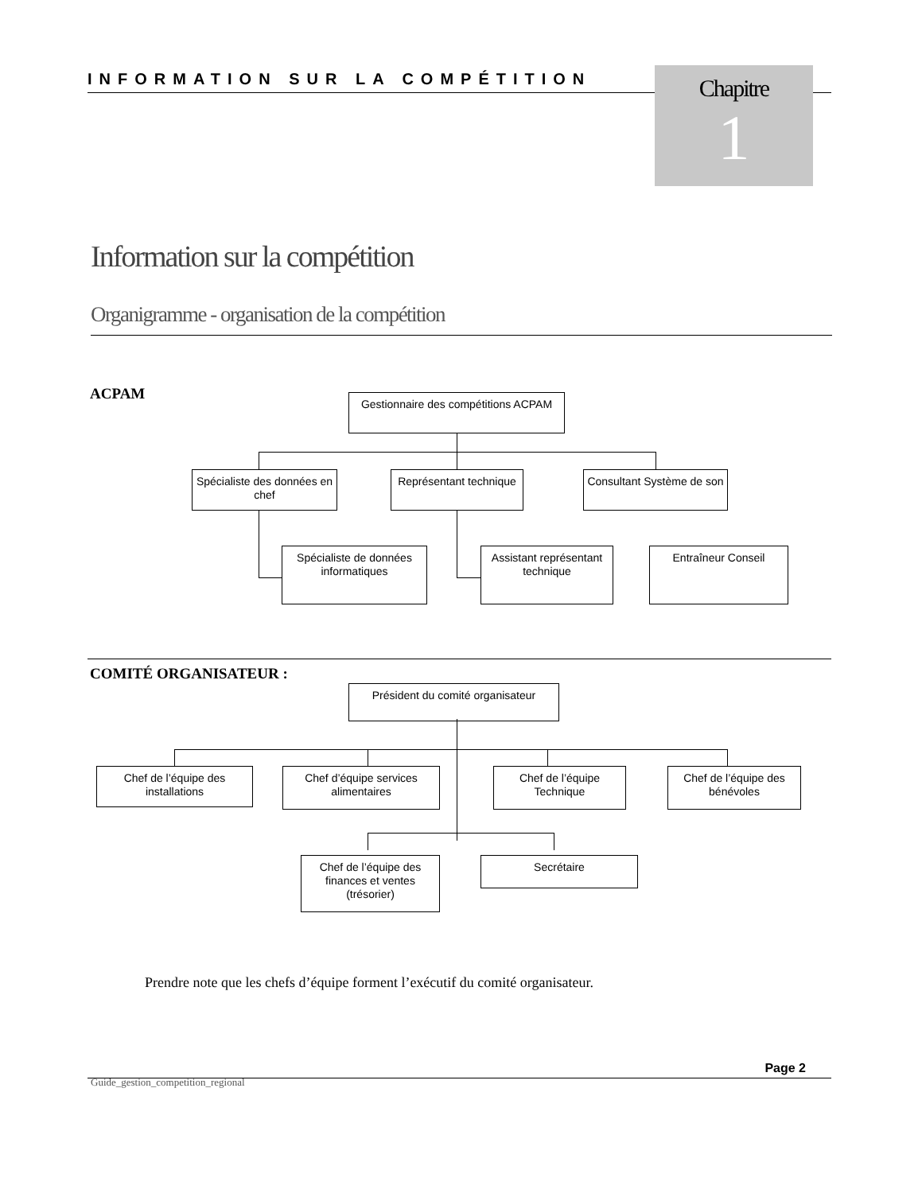INFORMATION SUR LA COMPÉTITION
Chapitre
1
Information sur la compétition
Organigramme - organisation de la compétition
ACPAM
Gestionnaire des compétitions ACPAM
Spécialiste des données en chef
Représentant technique
Consultant Système de son
Spécialiste de données informatiques
Assistant représentant technique
Entraîneur Conseil
COMITÉ ORGANISATEUR :
Président du comité organisateur
Chef de l’équipe des installations
Chef d’équipe services alimentaires
Chef de l’équipe Technique
Chef de l’équipe des bénévoles
Chef de l’équipe des finances et ventes (trésorier)
Secrétaire
Prendre note que les chefs d’équipe forment l’exécutif du comité organisateur.
Page 2
Guide_gestion_competition_regional